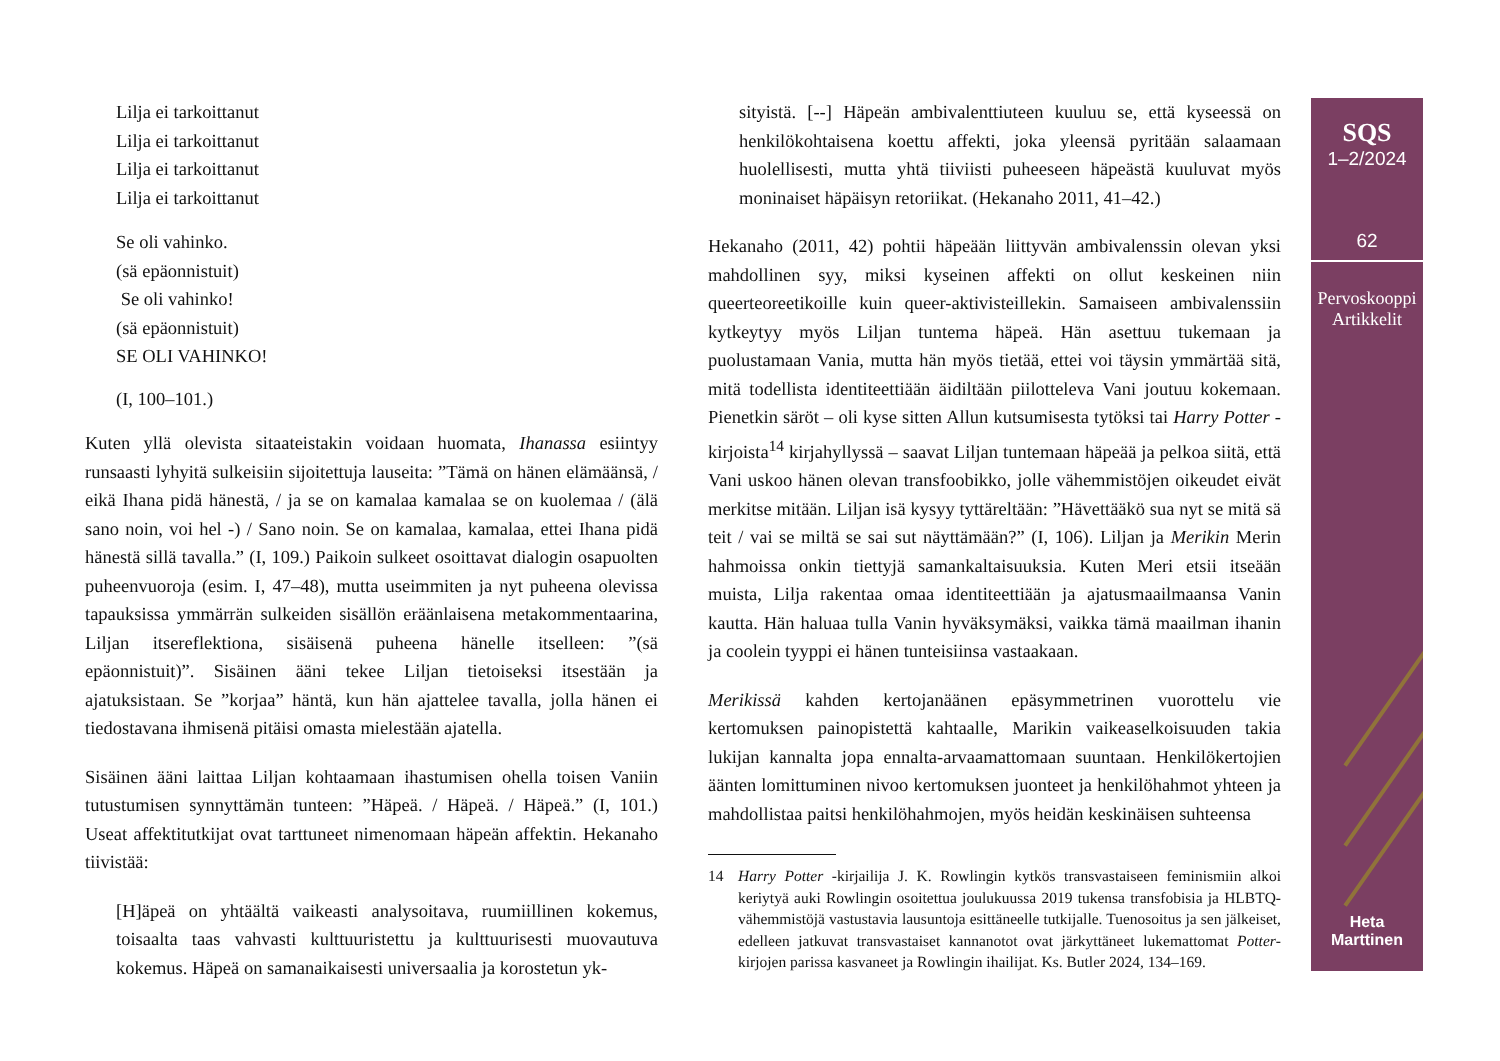Lilja ei tarkoittanut
Lilja ei tarkoittanut
Lilja ei tarkoittanut
Lilja ei tarkoittanut
Se oli vahinko.
(sä epäonnistuit)
Se oli vahinko!
(sä epäonnistuit)
SE OLI VAHINKO!
(I, 100–101.)
Kuten yllä olevista sitaateistakin voidaan huomata, Ihanassa esiintyy runsaasti lyhyitä sulkeisiin sijoitettuja lauseita: ”Tämä on hänen elämäänsä, / eikä Ihana pidä hänestä, / ja se on kamalaa kamalaa se on kuolemaa / (älä sano noin, voi hel -) / Sano noin. Se on kamalaa, kamalaa, ettei Ihana pidä hänestä sillä tavalla.” (I, 109.) Paikoin sulkeet osoittavat dialogin osapuolten puheenvuoroja (esim. I, 47–48), mutta useimmiten ja nyt puheena olevissa tapauksissa ymmärrän sulkeiden sisällön eräänlaisena metakommentaarina, Liljan itsereflektiona, sisäisenä puheena hänelle itselleen: ”(sä epäonnistuit)”. Sisäinen ääni tekee Liljan tietoiseksi itsestään ja ajatuksistaan. Se ”korjaa” häntä, kun hän ajattelee tavalla, jolla hänen ei tiedostavana ihmisenä pitäisi omasta mielestään ajatella.
Sisäinen ääni laittaa Liljan kohtaamaan ihastumisen ohella toisen Vaniin tutustumisen synnyttämän tunteen: ”Häpeä. / Häpeä. / Häpeä.” (I, 101.) Useat affektitutkijat ovat tarttuneet nimenomaan häpeän affektin. Hekanaho tiivistää:
[H]äpeä on yhtäältä vaikeasti analysoitava, ruumiillinen kokemus, toisaalta taas vahvasti kulttuuristettu ja kulttuurisesti muovautuva kokemus. Häpeä on samanaikaisesti universaalia ja korostetun yk-
sityistä. [--] Häpeän ambivalenttiuteen kuuluu se, että kyseessä on henkilökohtaisena koettu affekti, joka yleensä pyritään salaamaan huolellisesti, mutta yhtä tiiviisti puheeseen häpeästä kuuluvat myös moninaiset häpäisyn retoriikat. (Hekanaho 2011, 41–42.)
Hekanaho (2011, 42) pohtii häpeään liittyvän ambivalenssin olevan yksi mahdollinen syy, miksi kyseinen affekti on ollut keskeinen niin queerteoreetikoille kuin queer-aktivisteillekin. Samaiseen ambivalenssiin kytkeytyy myös Liljan tuntema häpeä. Hän asettuu tukemaan ja puolustamaan Vania, mutta hän myös tietää, ettei voi täysin ymmärtää sitä, mitä todellista identiteettiään äidiltään piilotteleva Vani joutuu kokemaan. Pienetkin säröt – oli kyse sitten Allun kutsumisesta tytöksi tai Harry Potter -kirjoista<sup>14</sup> kirjahyllyssä – saavat Liljan tuntemaan häpeää ja pelkoa siitä, että Vani uskoo hänen olevan transfoobikko, jolle vähemmistöjen oikeudet eivät merkitse mitään. Liljan isä kysyy tyttäreltään: ”Hävettääkö sua nyt se mitä sä teit / vai se miltä se sai sut näyttämään?” (I, 106). Liljan ja Merikin Merin hahmoissa onkin tiettyjä samankaltaisuuksia. Kuten Meri etsii itseään muista, Lilja rakentaa omaa identiteettiään ja ajatusmaailmaansa Vanin kautta. Hän haluaa tulla Vanin hyväksymäksi, vaikka tämä maailman ihanin ja coolein tyyppi ei hänen tunteisiinsa vastaakaan.
Merikissä kahden kertojanäänen epäsymmetrinen vuorottelu vie kertomuksen painopistettä kahtaalle, Marikin vaikeaselkoisuuden takia lukijan kannalta jopa ennalta-arvaamattomaan suuntaan. Henkilökertojien äänten lomittuminen nivoo kertomuksen juonteet ja henkilöhahmot yhteen ja mahdollistaa paitsi henkilöhahmojen, myös heidän keskinäisen suhteensa
14 Harry Potter -kirjailija J. K. Rowlingin kytkös transvastaiseen feminismiin alkoi keriytyä auki Rowlingin osoitettua joulukuussa 2019 tukensa transfobisia ja HLBTQ-vähemmistöjä vastustavia lausuntoja esittäneelle tutkijalle. Tuenosoitus ja sen jälkeiset, edelleen jatkuvat transvastaiset kannanotot ovat järkyttäneet lukemattomat Potter-kirjojen parissa kasvaneet ja Rowlingin ihailijat. Ks. Butler 2024, 134–169.
SQS
1–2/2024
62
Pervoskooppi
Artikkelit
Heta
Marttinen